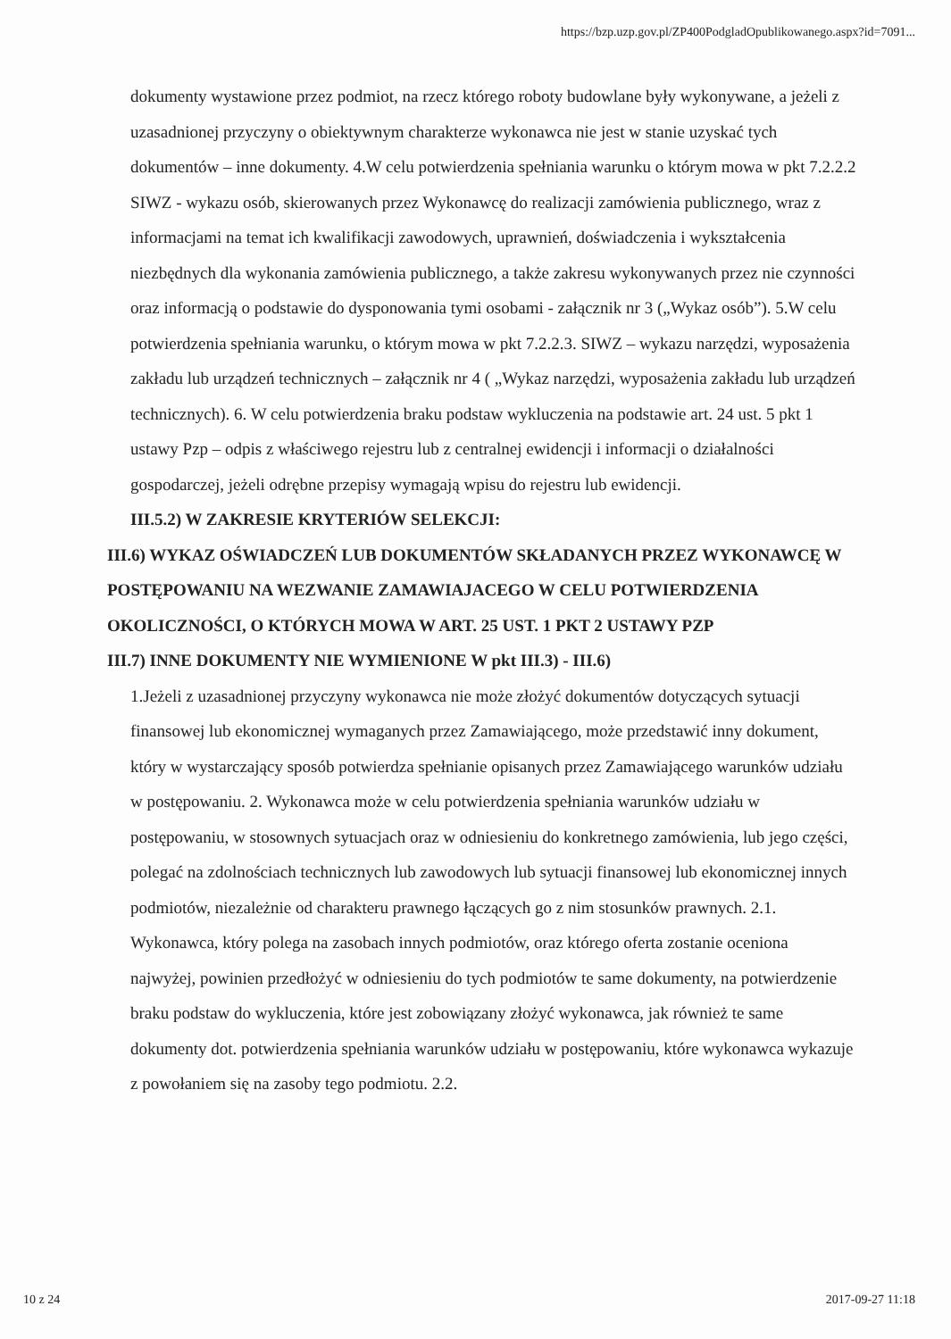https://bzp.uzp.gov.pl/ZP400PodgladOpublikowanego.aspx?id=7091...
dokumenty wystawione przez podmiot, na rzecz którego roboty budowlane były wykonywane, a jeżeli z uzasadnionej przyczyny o obiektywnym charakterze wykonawca nie jest w stanie uzyskać tych dokumentów – inne dokumenty. 4.W celu potwierdzenia spełniania warunku o którym mowa w pkt 7.2.2.2 SIWZ - wykazu osób, skierowanych przez Wykonawcę do realizacji zamówienia publicznego, wraz z informacjami na temat ich kwalifikacji zawodowych, uprawnień, doświadczenia i wykształcenia niezbędnych dla wykonania zamówienia publicznego, a także zakresu wykonywanych przez nie czynności oraz informacją o podstawie do dysponowania tymi osobami - załącznik nr 3 („Wykaz osób”). 5.W celu potwierdzenia spełniania warunku, o którym mowa w pkt 7.2.2.3. SIWZ – wykazu narzędzi, wyposażenia zakładu lub urządzeń technicznych – załącznik nr 4 ( „Wykaz narzędzi, wyposażenia zakładu lub urządzeń technicznych). 6. W celu potwierdzenia braku podstaw wykluczenia na podstawie art. 24 ust. 5 pkt 1 ustawy Pzp – odpis z właściwego rejestru lub z centralnej ewidencji i informacji o działalności gospodarczej, jeżeli odrębne przepisy wymagają wpisu do rejestru lub ewidencji.
III.5.2) W ZAKRESIE KRYTERIÓW SELEKCJI:
III.6) WYKAZ OŚWIADCZEŃ LUB DOKUMENTÓW SKŁADANYCH PRZEZ WYKONAWCĘ W POSTĘPOWANIU NA WEZWANIE ZAMAWIAJACEGO W CELU POTWIERDZENIA OKOLICZNOŚCI, O KTÓRYCH MOWA W ART. 25 UST. 1 PKT 2 USTAWY PZP
III.7) INNE DOKUMENTY NIE WYMIENIONE W pkt III.3) - III.6)
1.Jeżeli z uzasadnionej przyczyny wykonawca nie może złożyć dokumentów dotyczących sytuacji finansowej lub ekonomicznej wymaganych przez Zamawiającego, może przedstawić inny dokument, który w wystarczający sposób potwierdza spełnianie opisanych przez Zamawiającego warunków udziału w postępowaniu. 2. Wykonawca może w celu potwierdzenia spełniania warunków udziału w postępowaniu, w stosownych sytuacjach oraz w odniesieniu do konkretnego zamówienia, lub jego części, polegać na zdolnościach technicznych lub zawodowych lub sytuacji finansowej lub ekonomicznej innych podmiotów, niezależnie od charakteru prawnego łączących go z nim stosunków prawnych. 2.1. Wykonawca, który polega na zasobach innych podmiotów, oraz którego oferta zostanie oceniona najwyżej, powinien przedłożyć w odniesieniu do tych podmiotów te same dokumenty, na potwierdzenie braku podstaw do wykluczenia, które jest zobowiązany złożyć wykonawca, jak również te same dokumenty dot. potwierdzenia spełniania warunków udziału w postępowaniu, które wykonawca wykazuje z powołaniem się na zasoby tego podmiotu. 2.2.
10 z 24 2017-09-27 11:18